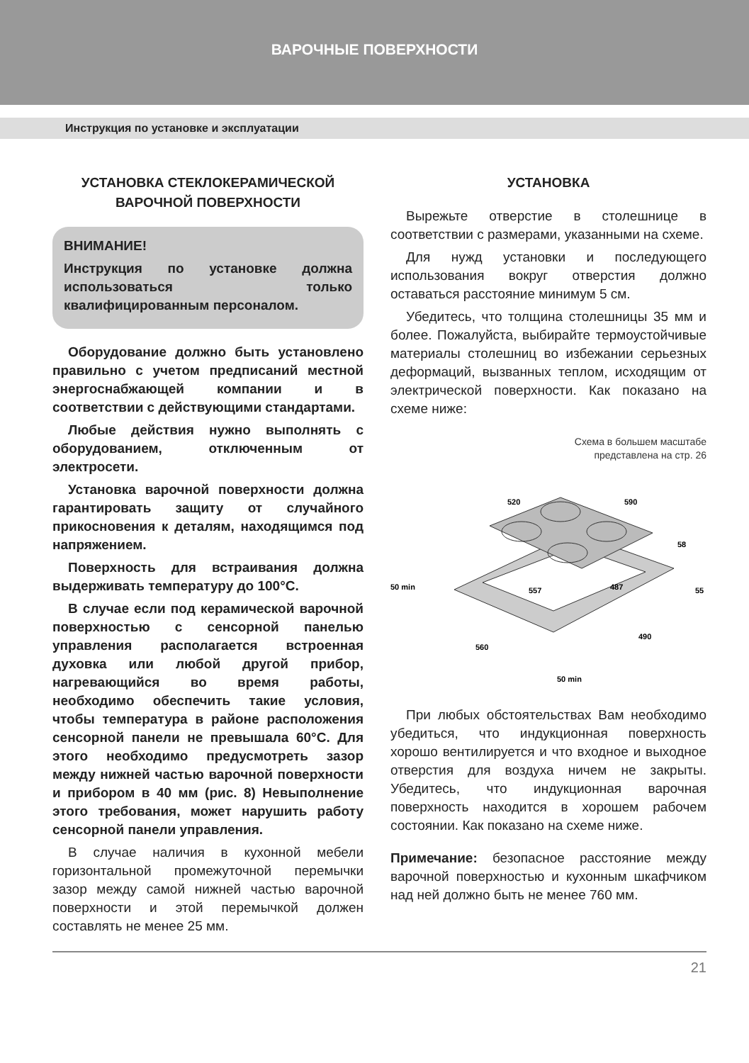ВАРОЧНЫЕ ПОВЕРХНОСТИ
Инструкция по установке и эксплуатации
УСТАНОВКА СТЕКЛОКЕРАМИЧЕСКОЙ
ВАРОЧНОЙ ПОВЕРХНОСТИ
ВНИМАНИЕ!
Инструкция по установке должна использоваться только квалифицированным персоналом.
Оборудование должно быть установлено правильно с учетом предписаний местной энергоснабжающей компании и в соответствии с действующими стандартами.
Любые действия нужно выполнять с оборудованием, отключенным от электросети.
Установка варочной поверхности должна гарантировать защиту от случайного прикосновения к деталям, находящимся под напряжением.
Поверхность для встраивания должна выдерживать температуру до 100°C.
В случае если под керамической варочной поверхностью с сенсорной панелью управления располагается встроенная духовка или любой другой прибор, нагревающийся во время работы, необходимо обеспечить такие условия, чтобы температура в районе расположения сенсорной панели не превышала 60°C. Для этого необходимо предусмотреть зазор между нижней частью варочной поверхности и прибором в 40 мм (рис. 8) Невыполнение этого требования, может нарушить работу сенсорной панели управления.
В случае наличия в кухонной мебели горизонтальной промежуточной перемычки зазор между самой нижней частью варочной поверхности и этой перемычкой должен составлять не менее 25 мм.
УСТАНОВКА
Вырежьте отверстие в столешнице в соответствии с размерами, указанными на схеме.
Для нужд установки и последующего использования вокруг отверстия должно оставаться расстояние минимум 5 см.
Убедитесь, что толщина столешницы 35 мм и более. Пожалуйста, выбирайте термоустойчивые материалы столешниц во избежании серьезных деформаций, вызванных теплом, исходящим от электрической поверхности. Как показано на схеме ниже:
Схема в большем масштабе
представлена на стр. 26
520
590
58
557
487
55
50 min
560
490
50 min
При любых обстоятельствах Вам необходимо убедиться, что индукционная поверхность хорошо вентилируется и что входное и выходное отверстия для воздуха ничем не закрыты. Убедитесь, что индукционная варочная поверхность находится в хорошем рабочем состоянии. Как показано на схеме ниже.
Примечание: безопасное расстояние между варочной поверхностью и кухонным шкафчиком над ней должно быть не менее 760 мм.
21